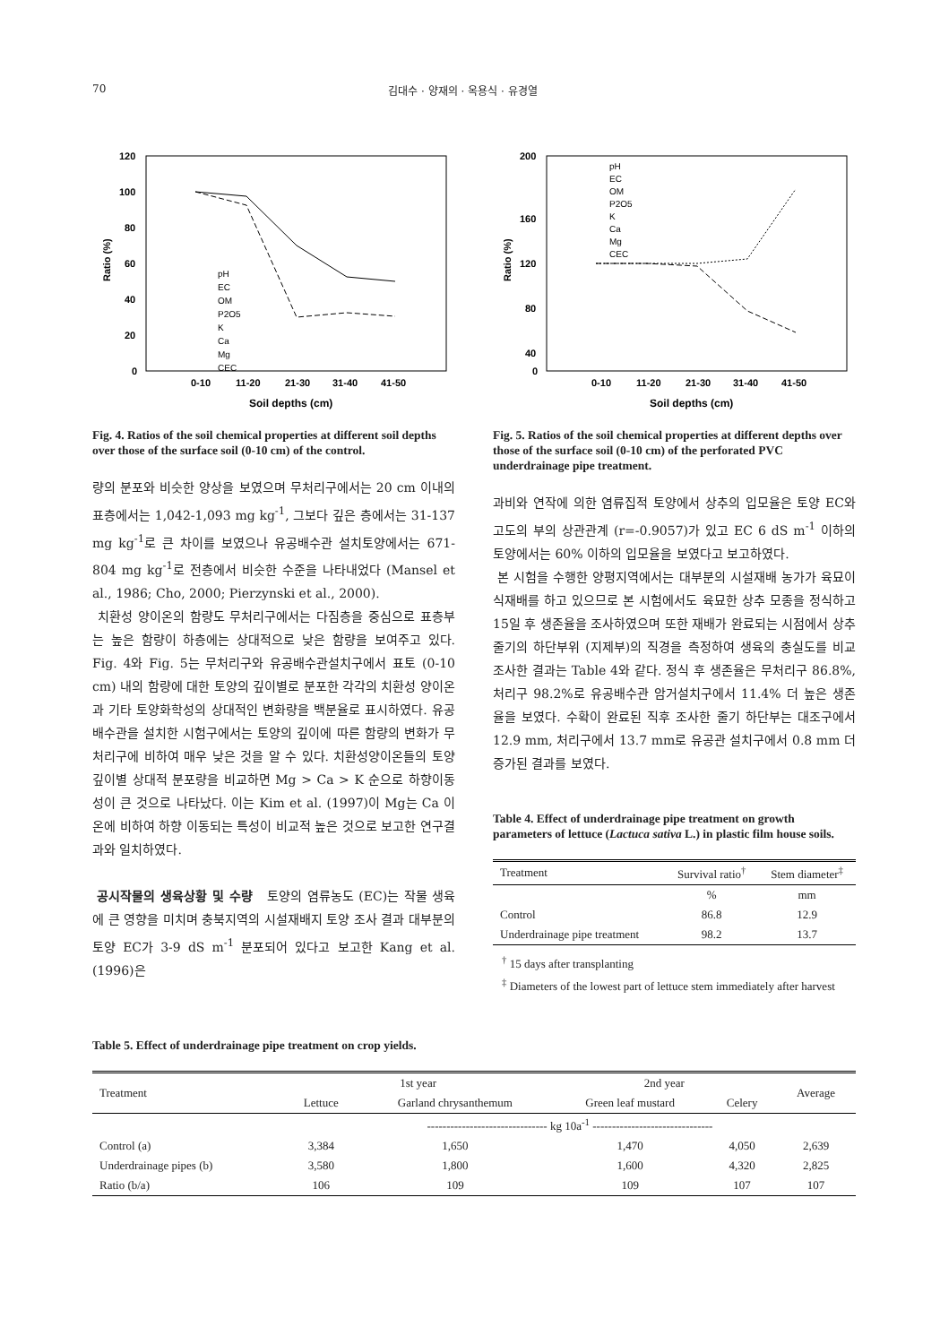70 김대수 · 양재의 · 옥용식 · 유경열
120
100
80
60
40
20
0
0-10
11-20
21-30
31-40
41-50
Soil depths (cm)
Ratio (%)
pH
EC
OM
P2O5
K
Ca
Mg
CEC
Fig. 4. Ratios of the soil chemical properties at different soil depths over those of the surface soil (0-10 cm) of the control.
량의 분포와 비슷한 양상을 보였으며 무처리구에서는 20 cm 이내의 표층에서는 1,042-1,093 mg kg<sup>-1</sup>, 그보다 깊은 층에서는 31-137 mg kg<sup>-1</sup>로 큰 차이를 보였으나 유공배수관 설치토양에서는 671-804 mg kg<sup>-1</sup>로 전층에서 비슷한 수준을 나타내었다 (Mansel et al., 1986; Cho, 2000; Pierzynski et al., 2000).
치환성 양이온의 함량도 무처리구에서는 다짐층을 중심으로 표층부는 높은 함량이 하층에는 상대적으로 낮은 함량을 보여주고 있다. Fig. 4와 Fig. 5는 무처리구와 유공배수관설치구에서 표토 (0-10 cm) 내의 함량에 대한 토양의 깊이별로 분포한 각각의 치환성 양이온과 기타 토양화학성의 상대적인 변화량을 백분율로 표시하였다. 유공배수관을 설치한 시험구에서는 토양의 깊이에 따른 함량의 변화가 무처리구에 비하여 매우 낮은 것을 알 수 있다. 치환성양이온들의 토양 깊이별 상대적 분포량을 비교하면 Mg > Ca > K 순으로 하향이동성이 큰 것으로 나타났다. 이는 Kim et al. (1997)이 Mg는 Ca 이온에 비하여 하향 이동되는 특성이 비교적 높은 것으로 보고한 연구결과와 일치하였다.
공시작물의 생육상황 및 수량 토양의 염류농도 (EC)는 작물 생육에 큰 영향을 미치며 충북지역의 시설재배지 토양 조사 결과 대부분의 토양 EC가 3-9 dS m<sup>-1</sup> 분포되어 있다고 보고한 Kang et al. (1996)은
200
160
120
80
40
0
0-10
11-20
21-30
31-40
41-50
Soil depths (cm)
Ratio (%)
pH
EC
OM
P2O5
K
Ca
Mg
CEC
Fig. 5. Ratios of the soil chemical properties at different depths over those of the surface soil (0-10 cm) of the perforated PVC underdrainage pipe treatment.
과비와 연작에 의한 염류집적 토양에서 상추의 입모율은 토양 EC와 고도의 부의 상관관계 (r=-0.9057)가 있고 EC 6 dS m<sup>-1</sup> 이하의 토양에서는 60% 이하의 입모율을 보였다고 보고하였다.
본 시험을 수행한 양평지역에서는 대부분의 시설재배 농가가 육묘이식재배를 하고 있으므로 본 시험에서도 육묘한 상추 모종을 정식하고 15일 후 생존율을 조사하였으며 또한 재배가 완료되는 시점에서 상추 줄기의 하단부위 (지제부)의 직경을 측정하여 생육의 충실도를 비교 조사한 결과는 Table 4와 같다. 정식 후 생존율은 무처리구 86.8%, 처리구 98.2%로 유공배수관 암거설치구에서 11.4% 더 높은 생존율을 보였다. 수확이 완료된 직후 조사한 줄기 하단부는 대조구에서 12.9 mm, 처리구에서 13.7 mm로 유공관 설치구에서 0.8 mm 더 증가된 결과를 보였다.
Table 4. Effect of underdrainage pipe treatment on growth parameters of lettuce (Lactuca sativa L.) in plastic film house soils.
| Treatment | Survival ratio<sup>†</sup> | Stem diameter<sup>‡</sup> |
| --- | --- | --- |
| | % | mm |
| Control | 86.8 | 12.9 |
| Underdrainage pipe treatment | 98.2 | 13.7 |
<sup>†</sup> 15 days after transplanting
<sup>‡</sup> Diameters of the lowest part of lettuce stem immediately after harvest
Table 5. Effect of underdrainage pipe treatment on crop yields.
| Treatment | 1st year | | 2nd year | | Average |
| --- | --- | --- | --- | --- | --- |
| | Lettuce | Garland chrysanthemum | Green leaf mustard | Celery | |
| | ------------------------------- kg 10a<sup>-1</sup> ------------------------------- | | | | |
| Control (a) | 3,384 | 1,650 | 1,470 | 4,050 | 2,639 |
| Underdrainage pipes (b) | 3,580 | 1,800 | 1,600 | 4,320 | 2,825 |
| Ratio (b/a) | 106 | 109 | 109 | 107 | 107 |